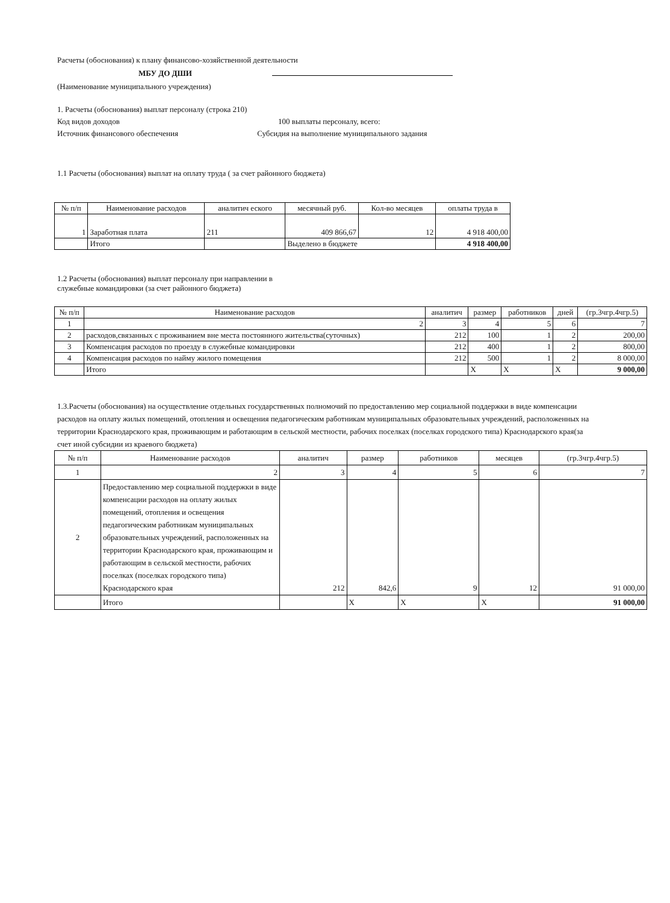Расчеты (обоснования) к плану финансово-хозяйственной деятельности
МБУ ДО ДШИ
(Наименование муниципального учреждения)
1. Расчеты (обоснования) выплат персоналу (строка 210)
Код видов доходов 100 выплаты персоналу, всего:
Источник финансового обеспечения Субсидия на выполнение муниципального задания
1.1 Расчеты (обоснования) выплат на оплату труда ( за счет районного бюджета)
| № п/п | Наименование расходов | аналитич еского | месячный руб. | Кол-во месяцев | оплаты труда в |
| --- | --- | --- | --- | --- | --- |
| 1 | Заработная плата | 211 | 409 866,67 | 12 | 4 918 400,00 |
| | Итого | | Выделено в бюджете | | 4 918 400,00 |
1.2 Расчеты (обоснования) выплат персоналу при направлении в
служебные командировки (за счет районного бюджета)
| № п/п | Наименование расходов | аналитич | размер | работников | дней | (гр.3чгр.4чгр.5) |
| --- | --- | --- | --- | --- | --- | --- |
| 1 | 2 | 3 | 4 | 5 | 6 | 7 |
| 2 | расходов,связанных с проживанием вне места постоянного жительства(суточных) | 212 | 100 | 1 | 2 | 200,00 |
| 3 | Компенсация расходов по проезду в служебные командировки | 212 | 400 | 1 | 2 | 800,00 |
| 4 | Компенсация расходов по найму жилого помещения | 212 | 500 | 1 | 2 | 8 000,00 |
| | Итого | | X | X | X | 9 000,00 |
1.3.Расчеты (обоснования) на осуществление отдельных государственных полномочий по предоставлению мер социальной поддержки в виде компенсации расходов на оплату жилых помещений, отопления и освещения педагогическим работникам муниципальных образовательных учреждений, расположенных на территории Краснодарского края, проживающим и работающим в сельской местности, рабочих поселках (поселках городского типа) Краснодарского края(за счет иной субсидии из краевого бюджета)
| № п/п | Наименование расходов | аналитич | размер | работников | месяцев | (гр.3чгр.4чгр.5) |
| --- | --- | --- | --- | --- | --- | --- |
| 1 | 2 | 3 | 4 | 5 | 6 | 7 |
| 2 | Предоставлению мер социальной поддержки в виде компенсации расходов на оплату жилых помещений, отопления и освещения педагогическим работникам муниципальных образовательных учреждений, расположенных на территории Краснодарского края, проживающим и работающим в сельской местности, рабочих поселках (поселках городского типа) Краснодарского края | 212 | 842,6 | 9 | 12 | 91 000,00 |
| | Итого | | X | X | X | 91 000,00 |